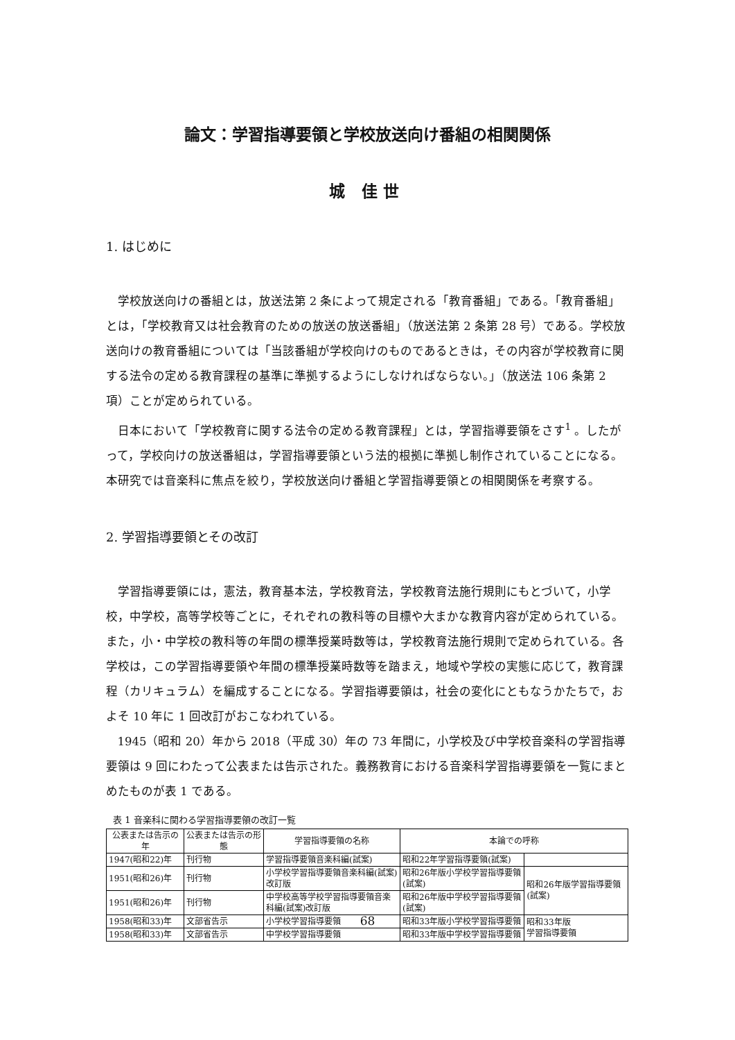論文：学習指導要領と学校放送向け番組の相関関係
城 佳世
1. はじめに
学校放送向けの番組とは，放送法第 2 条によって規定される「教育番組」である。「教育番組」とは，「学校教育又は社会教育のための放送の放送番組」（放送法第 2 条第 28 号）である。学校放送向けの教育番組については「当該番組が学校向けのものであるときは，その内容が学校教育に関する法令の定める教育課程の基準に準拠するようにしなければならない。」（放送法 106 条第 2 項）ことが定められている。
日本において「学校教育に関する法令の定める教育課程」とは，学習指導要領をさす<sup>1</sup> 。したがって，学校向けの放送番組は，学習指導要領という法的根拠に準拠し制作されていることになる。本研究では音楽科に焦点を絞り，学校放送向け番組と学習指導要領との相関関係を考察する。
2. 学習指導要領とその改訂
学習指導要領には，憲法，教育基本法，学校教育法，学校教育法施行規則にもとづいて，小学校，中学校，高等学校等ごとに，それぞれの教科等の目標や大まかな教育内容が定められている。また，小・中学校の教科等の年間の標準授業時数等は，学校教育法施行規則で定められている。各学校は，この学習指導要領や年間の標準授業時数等を踏まえ，地域や学校の実態に応じて，教育課程（カリキュラム）を編成することになる。学習指導要領は，社会の変化にともなうかたちで，およそ 10 年に 1 回改訂がおこなわれている。
1945（昭和 20）年から 2018（平成 30）年の 73 年間に，小学校及び中学校音楽科の学習指導要領は 9 回にわたって公表または告示された。義務教育における音楽科学習指導要領を一覧にまとめたものが表 1 である。
表 1 音楽科に関わる学習指導要領の改訂一覧
| 公表または告示の年 | 公表または告示の形態 | 学習指導要領の名称 | 本論での呼称 | |
| --- | --- | --- | --- | --- |
| 1947(昭和22)年 | 刊行物 | 学習指導要領音楽科編(試案) | 昭和22年学習指導要領(試案) | |
| 1951(昭和26)年 | 刊行物 | 小学校学習指導要領音楽科編(試案)改訂版 | 昭和26年版小学校学習指導要領(試案) | 昭和26年版学習指導要領(試案) |
| 1951(昭和26)年 | 刊行物 | 中学校高等学校学習指導要領音楽科編(試案)改訂版 | 昭和26年版中学校学習指導要領(試案) | |
| 1958(昭和33)年 | 文部省告示 | 小学校学習指導要領 | 昭和33年版小学校学習指導要領 | 昭和33年版 学習指導要領 |
| 1958(昭和33)年 | 文部省告示 | 中学校学習指導要領 | 昭和33年版中学校学習指導要領 | |
68